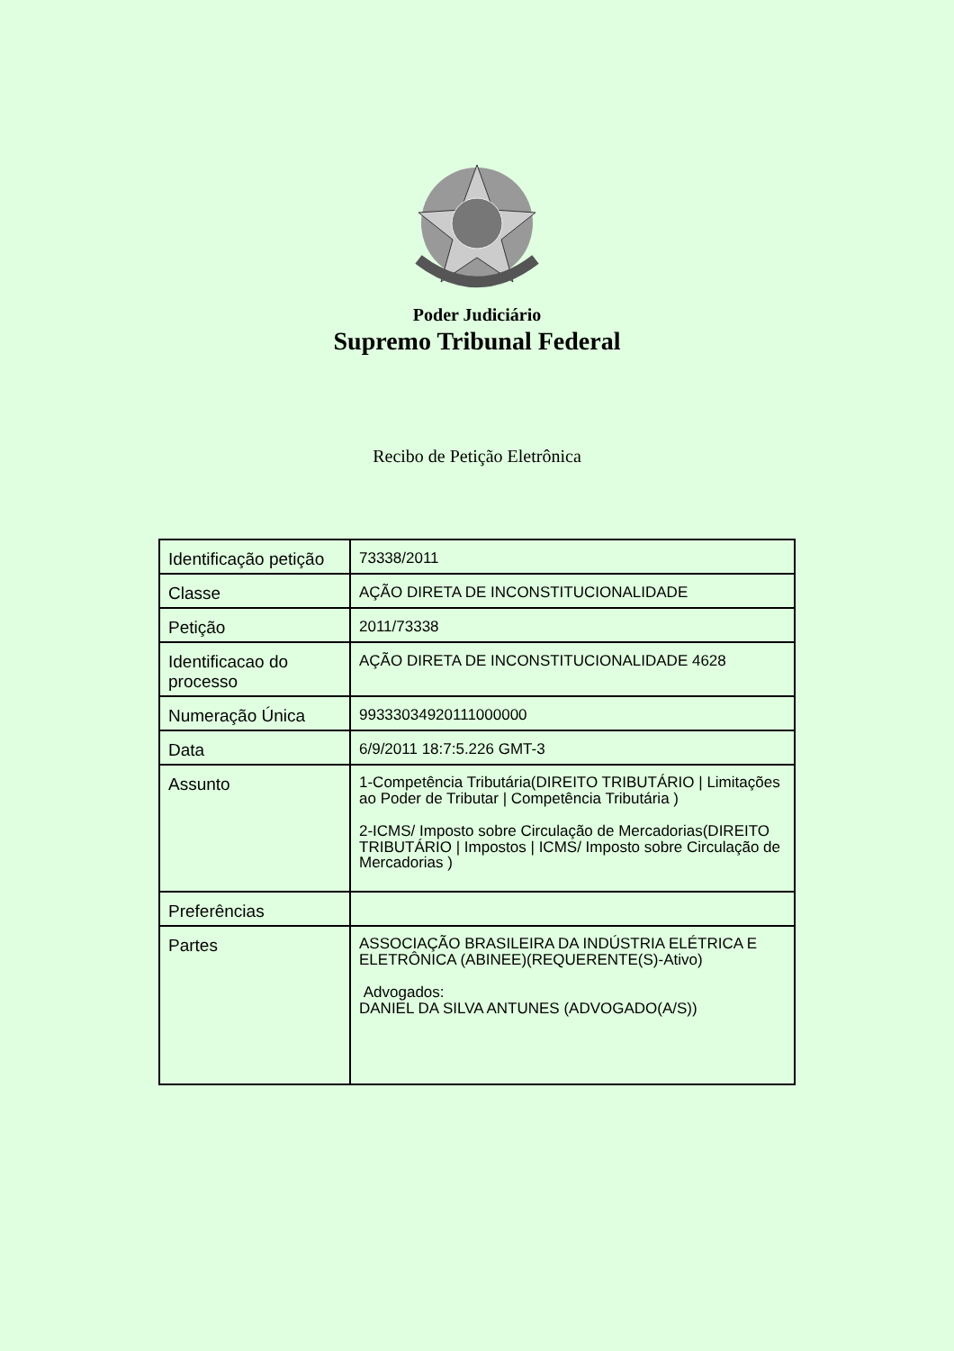Poder Judiciário
Supremo Tribunal Federal
Recibo de Petição Eletrônica
| Identificação petição | 73338/2011 |
| Classe | AÇÃO DIRETA DE INCONSTITUCIONALIDADE |
| Petição | 2011/73338 |
| Identificacao do processo | AÇÃO DIRETA DE INCONSTITUCIONALIDADE 4628 |
| Numeração Única | 99333034920111000000 |
| Data | 6/9/2011 18:7:5.226 GMT-3 |
| Assunto | 1-Competência Tributária(DIREITO TRIBUTÁRIO / Limitações ao Poder de Tributar / Competência Tributária ) 2-ICMS/ Imposto sobre Circulação de Mercadorias(DIREITO TRIBUTÁRIO / Impostos / ICMS/ Imposto sobre Circulação de Mercadorias ) |
| Preferências | |
| Partes | ASSOCIAÇÃO BRASILEIRA DA INDÚSTRIA ELÉTRICA E ELETRÔNICA (ABINEE)(REQUERENTE(S)-Ativo) Advogados: DANIEL DA SILVA ANTUNES (ADVOGADO(A/S)) |